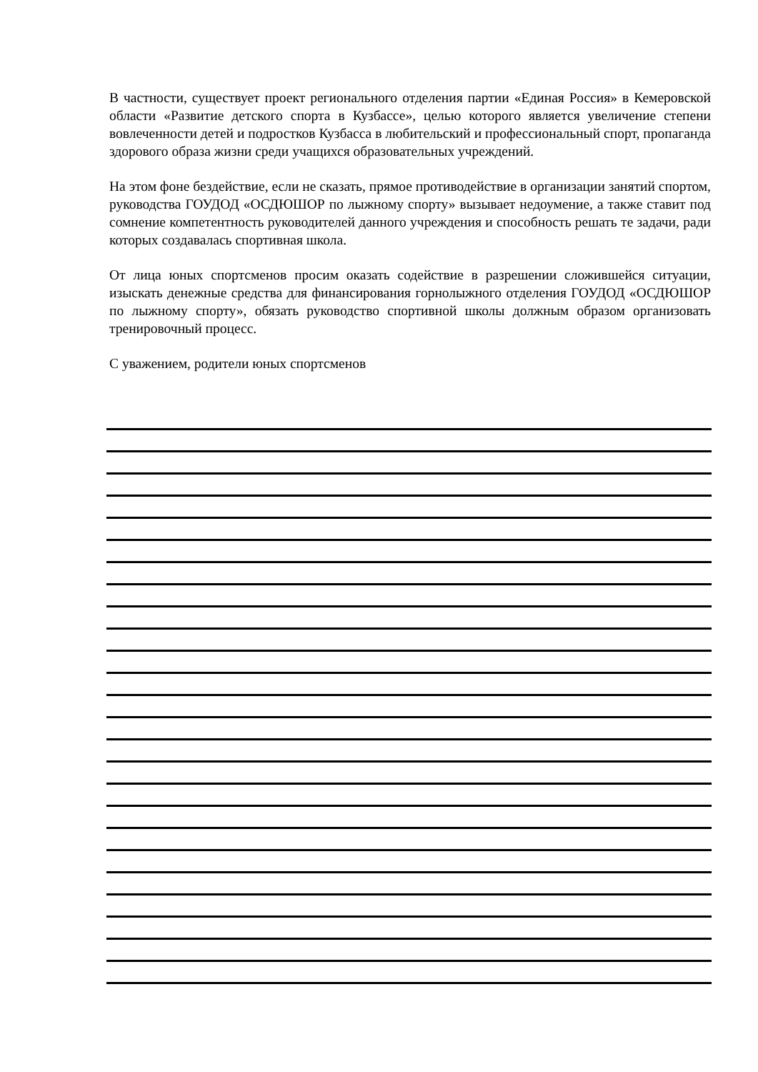В частности, существует проект регионального отделения партии «Единая Россия» в Кемеровской области «Развитие детского спорта в Кузбассе», целью которого является увеличение степени вовлеченности детей и подростков Кузбасса в любительский и профессиональный спорт, пропаганда здорового образа жизни среди учащихся образовательных учреждений.
На этом фоне бездействие, если не сказать, прямое противодействие в организации занятий спортом, руководства ГОУДОД «ОСДЮШОР по лыжному спорту» вызывает недоумение, а также ставит под сомнение компетентность руководителей данного учреждения и способность решать те задачи, ради которых создавалась спортивная школа.
От лица юных спортсменов просим оказать содействие в разрешении сложившейся ситуации, изыскать денежные средства для финансирования горнолыжного отделения ГОУДОД «ОСДЮШОР по лыжному спорту», обязать руководство спортивной школы должным образом организовать тренировочный процесс.
С уважением, родители юных спортсменов